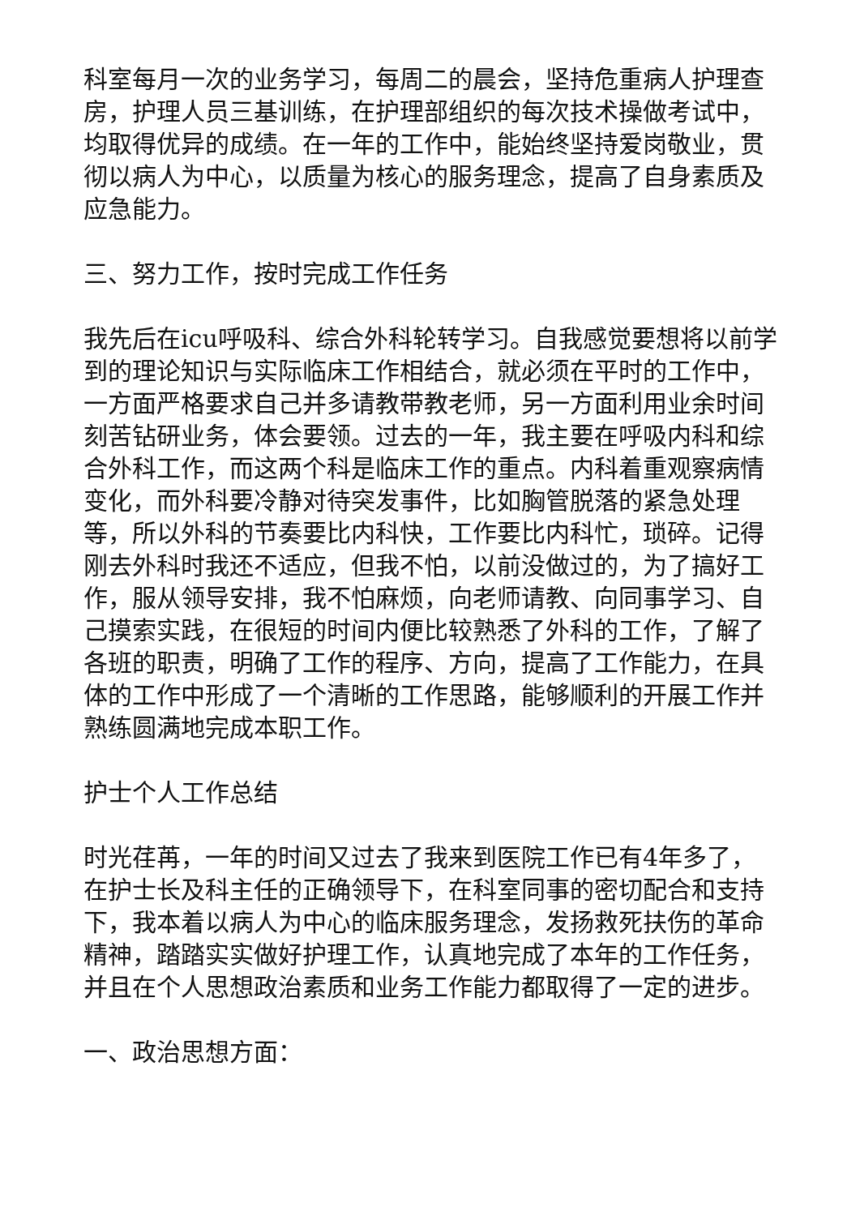科室每月一次的业务学习，每周二的晨会，坚持危重病人护理查房，护理人员三基训练，在护理部组织的每次技术操做考试中，均取得优异的成绩。在一年的工作中，能始终坚持爱岗敬业，贯彻以病人为中心，以质量为核心的服务理念，提高了自身素质及应急能力。
三、努力工作，按时完成工作任务
我先后在icu呼吸科、综合外科轮转学习。自我感觉要想将以前学到的理论知识与实际临床工作相结合，就必须在平时的工作中，一方面严格要求自己并多请教带教老师，另一方面利用业余时间刻苦钻研业务，体会要领。过去的一年，我主要在呼吸内科和综合外科工作，而这两个科是临床工作的重点。内科着重观察病情变化，而外科要冷静对待突发事件，比如胸管脱落的紧急处理等，所以外科的节奏要比内科快，工作要比内科忙，琐碎。记得刚去外科时我还不适应，但我不怕，以前没做过的，为了搞好工作，服从领导安排，我不怕麻烦，向老师请教、向同事学习、自己摸索实践，在很短的时间内便比较熟悉了外科的工作，了解了各班的职责，明确了工作的程序、方向，提高了工作能力，在具体的工作中形成了一个清晰的工作思路，能够顺利的开展工作并熟练圆满地完成本职工作。
护士个人工作总结
时光荏苒，一年的时间又过去了我来到医院工作已有4年多了，在护士长及科主任的正确领导下，在科室同事的密切配合和支持下，我本着以病人为中心的临床服务理念，发扬救死扶伤的革命精神，踏踏实实做好护理工作，认真地完成了本年的工作任务，并且在个人思想政治素质和业务工作能力都取得了一定的进步。
一、政治思想方面：